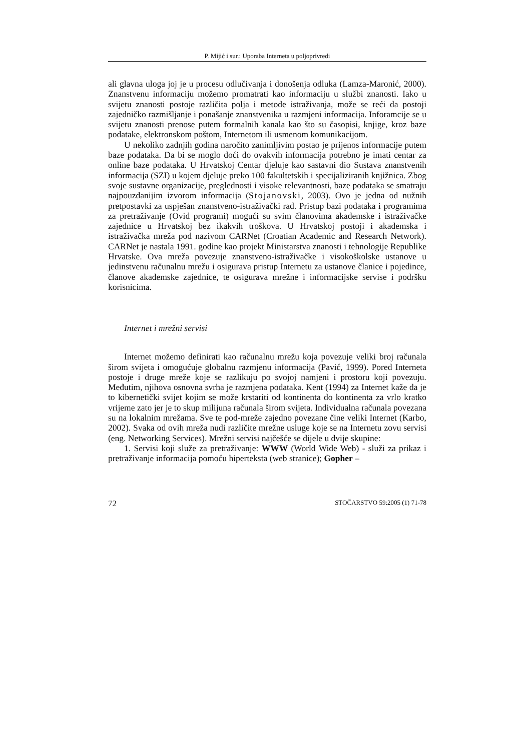P. Mijić i sur.: Uporaba Interneta u poljoprivredi
ali glavna uloga joj je u procesu odlučivanja i donošenja odluka (Lamza-Maronić, 2000). Znanstvenu informaciju možemo promatrati kao informaciju u službi znanosti. Iako u svijetu znanosti postoje različita polja i metode istraživanja, može se reći da postoji zajedničko razmišljanje i ponašanje znanstvenika u razmjeni informacija. Inforamcije se u svijetu znanosti prenose putem formalnih kanala kao što su časopisi, knjige, kroz baze podatake, elektronskom poštom, Internetom ili usmenom komunikacijom.
U nekoliko zadnjih godina naročito zanimljivim postao je prijenos informacije putem baze podataka. Da bi se moglo doći do ovakvih informacija potrebno je imati centar za online baze podataka. U Hrvatskoj Centar djeluje kao sastavni dio Sustava znanstvenih informacija (SZI) u kojem djeluje preko 100 fakultetskih i specijaliziranih knjižnica. Zbog svoje sustavne organizacije, preglednosti i visoke relevantnosti, baze podataka se smatraju najpouzdanijim izvorom informacija (Stojanovski, 2003). Ovo je jedna od nužnih pretpostavki za uspješan znanstveno-istraživački rad. Pristup bazi podataka i programima za pretraživanje (Ovid programi) mogući su svim članovima akademske i istraživačke zajednice u Hrvatskoj bez ikakvih troškova. U Hrvatskoj postoji i akademska i istraživačka mreža pod nazivom CARNet (Croatian Academic and Research Network). CARNet je nastala 1991. godine kao projekt Ministarstva znanosti i tehnologije Republike Hrvatske. Ova mreža povezuje znanstveno-istraživačke i visokoškolske ustanove u jedinstvenu računalnu mrežu i osigurava pristup Internetu za ustanove članice i pojedince, članove akademske zajednice, te osigurava mrežne i informacijske servise i podršku korisnicima.
Internet i mrežni servisi
Internet možemo definirati kao računalnu mrežu koja povezuje veliki broj računala širom svijeta i omogućuje globalnu razmjenu informacija (Pavić, 1999). Pored Interneta postoje i druge mreže koje se razlikuju po svojoj namjeni i prostoru koji povezuju. Međutim, njihova osnovna svrha je razmjena podataka. Kent (1994) za Internet kaže da je to kibernetički svijet kojim se može krstariti od kontinenta do kontinenta za vrlo kratko vrijeme zato jer je to skup milijuna računala širom svijeta. Individualna računala povezana su na lokalnim mrežama. Sve te pod-mreže zajedno povezane čine veliki Internet (Karbo, 2002). Svaka od ovih mreža nudi različite mrežne usluge koje se na Internetu zovu servisi (eng. Networking Services). Mrežni servisi najčešće se dijele u dvije skupine:
1. Servisi koji služe za pretraživanje: WWW (World Wide Web) - služi za prikaz i pretraživanje informacija pomoću hiperteksta (web stranice); Gopher –
72 STOČARSTVO 59:2005 (1) 71-78